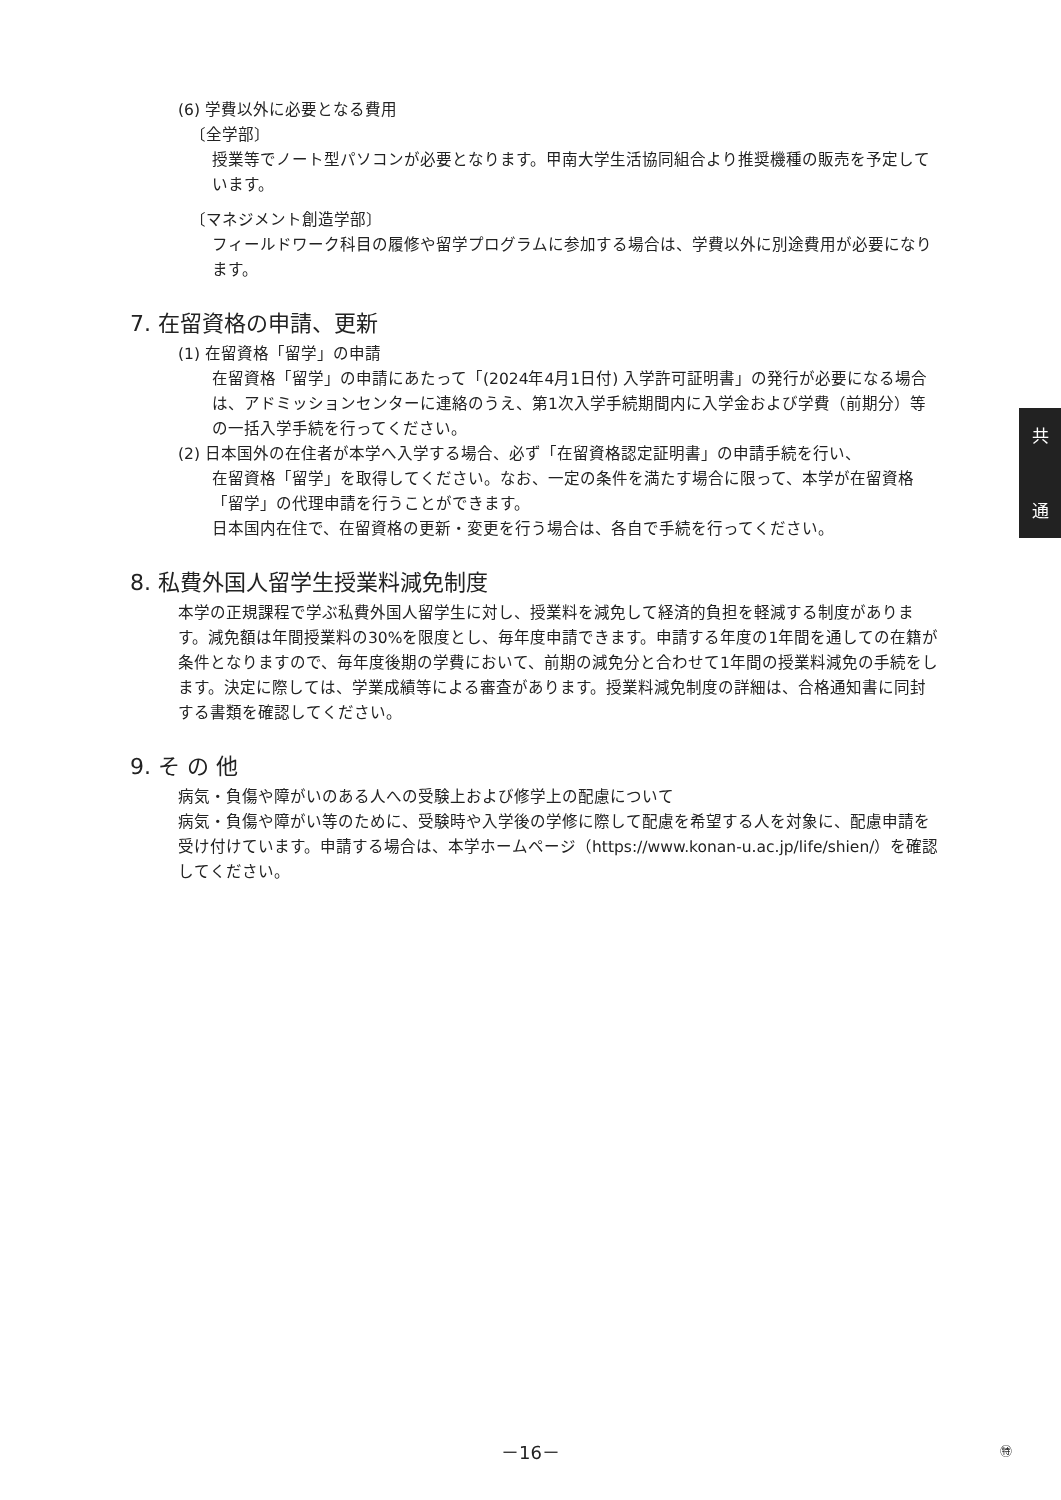(6) 学費以外に必要となる費用
〔全学部〕
授業等でノート型パソコンが必要となります。甲南大学生活協同組合より推奨機種の販売を予定しています。
〔マネジメント創造学部〕
フィールドワーク科目の履修や留学プログラムに参加する場合は、学費以外に別途費用が必要になります。
7. 在留資格の申請、更新
(1) 在留資格「留学」の申請
在留資格「留学」の申請にあたって「(2024年4月1日付) 入学許可証明書」の発行が必要になる場合は、アドミッションセンターに連絡のうえ、第1次入学手続期間内に入学金および学費（前期分）等の一括入学手続を行ってください。
(2) 日本国外の在住者が本学へ入学する場合、必ず「在留資格認定証明書」の申請手続を行い、
在留資格「留学」を取得してください。なお、一定の条件を満たす場合に限って、本学が在留資格「留学」の代理申請を行うことができます。
日本国内在住で、在留資格の更新・変更を行う場合は、各自で手続を行ってください。
8. 私費外国人留学生授業料減免制度
本学の正規課程で学ぶ私費外国人留学生に対し、授業料を減免して経済的負担を軽減する制度があります。減免額は年間授業料の30%を限度とし、毎年度申請できます。申請する年度の1年間を通しての在籍が条件となりますので、毎年度後期の学費において、前期の減免分と合わせて1年間の授業料減免の手続をします。決定に際しては、学業成績等による審査があります。授業料減免制度の詳細は、合格通知書に同封する書類を確認してください。
9. そ の 他
病気・負傷や障がいのある人への受験上および修学上の配慮について
病気・負傷や障がい等のために、受験時や入学後の学修に際して配慮を希望する人を対象に、配慮申請を受け付けています。申請する場合は、本学ホームページ（https://www.konan-u.ac.jp/life/shien/）を確認してください。
共
通
－16－ ㊕